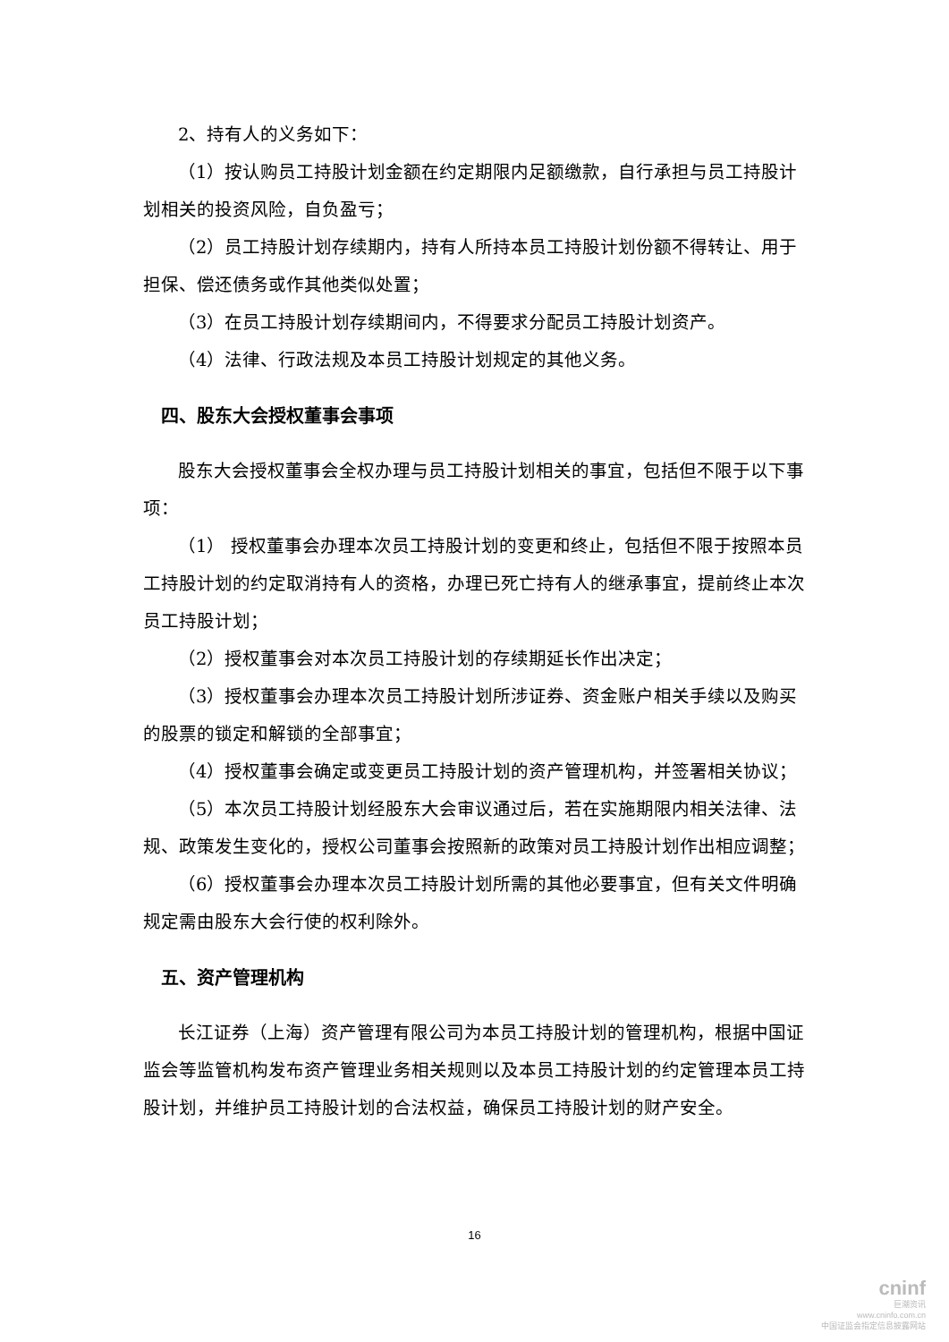2、持有人的义务如下：
（1）按认购员工持股计划金额在约定期限内足额缴款，自行承担与员工持股计划相关的投资风险，自负盈亏；
（2）员工持股计划存续期内，持有人所持本员工持股计划份额不得转让、用于担保、偿还债务或作其他类似处置；
（3）在员工持股计划存续期间内，不得要求分配员工持股计划资产。
（4）法律、行政法规及本员工持股计划规定的其他义务。
四、股东大会授权董事会事项
股东大会授权董事会全权办理与员工持股计划相关的事宜，包括但不限于以下事项：
（1） 授权董事会办理本次员工持股计划的变更和终止，包括但不限于按照本员工持股计划的约定取消持有人的资格，办理已死亡持有人的继承事宜，提前终止本次员工持股计划；
（2）授权董事会对本次员工持股计划的存续期延长作出决定；
（3）授权董事会办理本次员工持股计划所涉证券、资金账户相关手续以及购买的股票的锁定和解锁的全部事宜；
（4）授权董事会确定或变更员工持股计划的资产管理机构，并签署相关协议；
（5）本次员工持股计划经股东大会审议通过后，若在实施期限内相关法律、法规、政策发生变化的，授权公司董事会按照新的政策对员工持股计划作出相应调整；
（6）授权董事会办理本次员工持股计划所需的其他必要事宜，但有关文件明确规定需由股东大会行使的权利除外。
五、资产管理机构
长江证券（上海）资产管理有限公司为本员工持股计划的管理机构，根据中国证监会等监管机构发布资产管理业务相关规则以及本员工持股计划的约定管理本员工持股计划，并维护员工持股计划的合法权益，确保员工持股计划的财产安全。
16
cninf
巨潮资讯
www.cninfo.com.cn
中国证监会指定信息披露网站